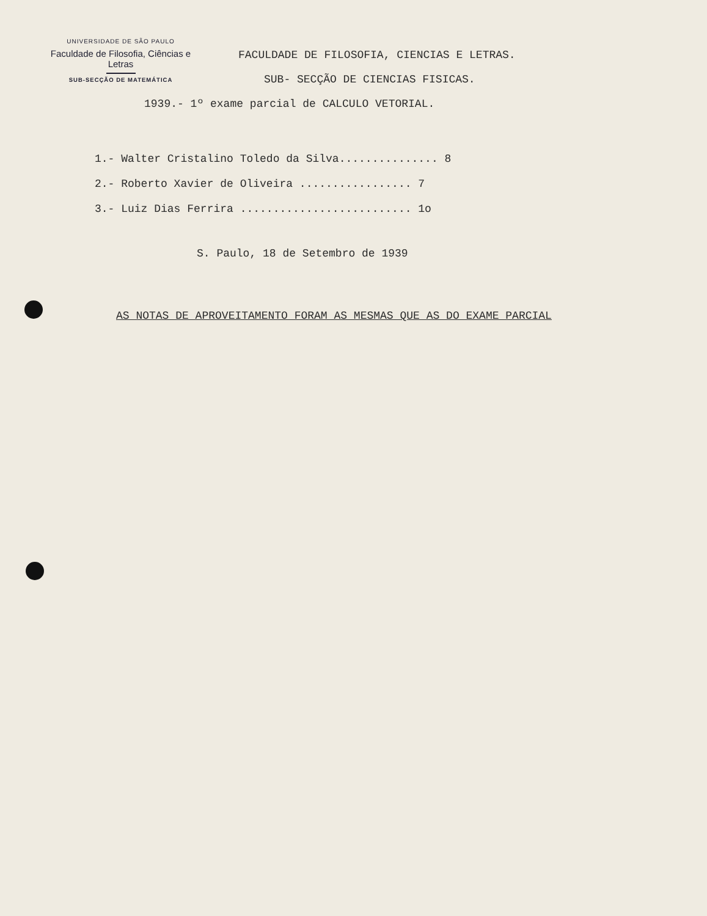UNIVERSIDADE DE SÃO PAULO
Faculdade de Filosofia, Ciências e Letras
SUB-SECÇÃO DE MATEMÁTICA
FACULDADE DE FILOSOFIA, CIENCIAS E LETRAS.
SUB- SECÇÃO DE CIENCIAS FISICAS.
1939.- 1º exame parcial de CALCULO VETORIAL.
1.- Walter Cristalino Toledo da Silva............... 8
2.- Roberto Xavier de Oliveira ................. 7
3.- Luiz Dias Ferrira .......................... 1o
S. Paulo, 18 de Setembro de 1939
AS NOTAS DE APROVEITAMENTO FORAM AS MESMAS QUE AS DO EXAME PARCIAL